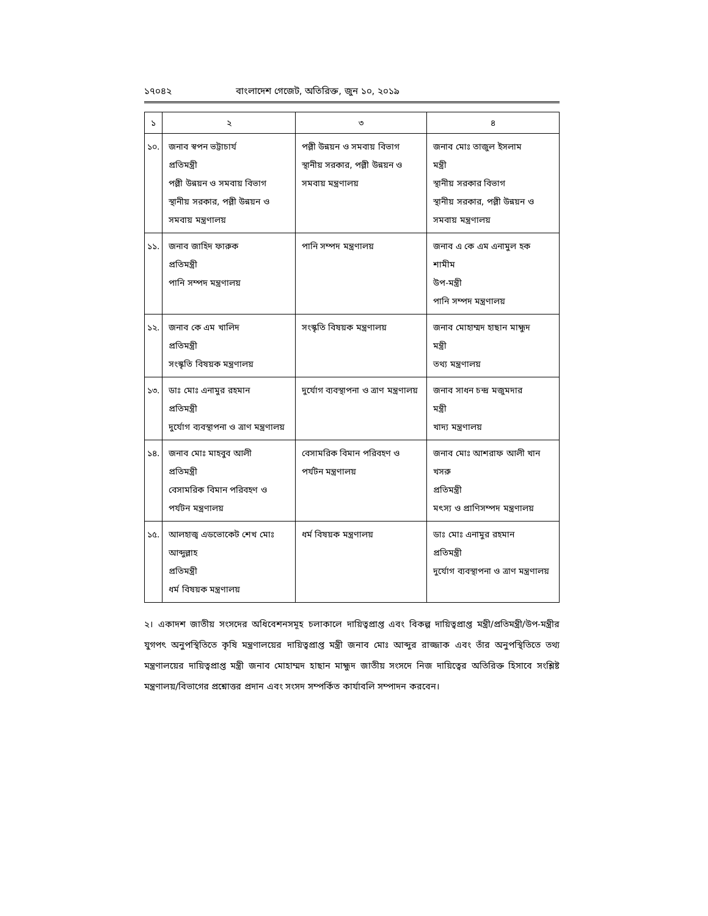১৭০৪২ বাংলাদেশ গেজেট, অতিরিক্ত, জুন ১০, ২০১৯
| ১ | ২ | ৩ | ৪ |
| --- | --- | --- | --- |
| ১০. | জনাব স্বপন ভট্টাচার্য প্রতিমন্ত্রী পল্লী উন্নয়ন ও সমবায় বিভাগ স্থানীয় সরকার, পল্লী উন্নয়ন ও সমবায় মন্ত্রণালয় | পল্লী উন্নয়ন ও সমবায় বিভাগ স্থানীয় সরকার, পল্লী উন্নয়ন ও সমবায় মন্ত্রণালয় | জনাব মোঃ তাজুল ইসলাম মন্ত্রী স্থানীয় সরকার বিভাগ স্থানীয় সরকার, পল্লী উন্নয়ন ও সমবায় মন্ত্রণালয় |
| ১১. | জনাব জাহিদ ফারুক প্রতিমন্ত্রী পানি সম্পদ মন্ত্রণালয় | পানি সম্পদ মন্ত্রণালয় | জনাব এ কে এম এনামুল হক শামীম উপ-মন্ত্রী পানি সম্পদ মন্ত্রণালয় |
| ১২. | জনাব কে এম খালিদ প্রতিমন্ত্রী সংস্কৃতি বিষয়ক মন্ত্রণালয় | সংস্কৃতি বিষয়ক মন্ত্রণালয় | জনাব মোহাম্মদ হাছান মাহ্মুদ মন্ত্রী তথ্য মন্ত্রণালয় |
| ১৩. | ডাঃ মোঃ এনামুর রহমান প্রতিমন্ত্রী দুর্যোগ ব্যবস্থাপনা ও ত্রাণ মন্ত্রণালয় | দুর্যোগ ব্যবস্থাপনা ও ত্রাণ মন্ত্রণালয় | জনাব সাধন চন্দ্র মজুমদার মন্ত্রী খাদ্য মন্ত্রণালয় |
| ১৪. | জনাব মোঃ মাহবুব আলী প্রতিমন্ত্রী বেসামরিক বিমান পরিবহণ ও পর্যটন মন্ত্রণালয় | বেসামরিক বিমান পরিবহণ ও পর্যটন মন্ত্রণালয় | জনাব মোঃ আশরাফ আলী খান খসরু প্রতিমন্ত্রী মৎস্য ও প্রাণিসম্পদ মন্ত্রণালয় |
| ১৫. | আলহাজ্ব এডভোকেট শেখ মোঃ আব্দুল্লাহ প্রতিমন্ত্রী ধর্ম বিষয়ক মন্ত্রণালয় | ধর্ম বিষয়ক মন্ত্রণালয় | ডাঃ মোঃ এনামুর রহমান প্রতিমন্ত্রী দুর্যোগ ব্যবস্থাপনা ও ত্রাণ মন্ত্রণালয় |
২। একাদশ জাতীয় সংসদের অধিবেশনসমূহ চলাকালে দায়িত্বপ্রাপ্ত এবং বিকল্প দায়িত্বপ্রাপ্ত মন্ত্রী/প্রতিমন্ত্রী/উপ-মন্ত্রীর যুগপৎ অনুপস্থিতিতে কৃষি মন্ত্রণালয়ের দায়িত্বপ্রাপ্ত মন্ত্রী জনাব মোঃ আব্দুর রাজ্জাক এবং তাঁর অনুপস্থিতিতে তথ্য মন্ত্রণালয়ের দায়িত্বপ্রাপ্ত মন্ত্রী জনাব মোহাম্মদ হাছান মাহ্মুদ জাতীয় সংসদে নিজ দায়িত্বের অতিরিক্ত হিসাবে সংশ্লিষ্ট মন্ত্রণালয়/বিভাগের প্রশ্নোত্তর প্রদান এবং সংসদ সম্পর্কিত কার্যাবলি সম্পাদন করবেন।